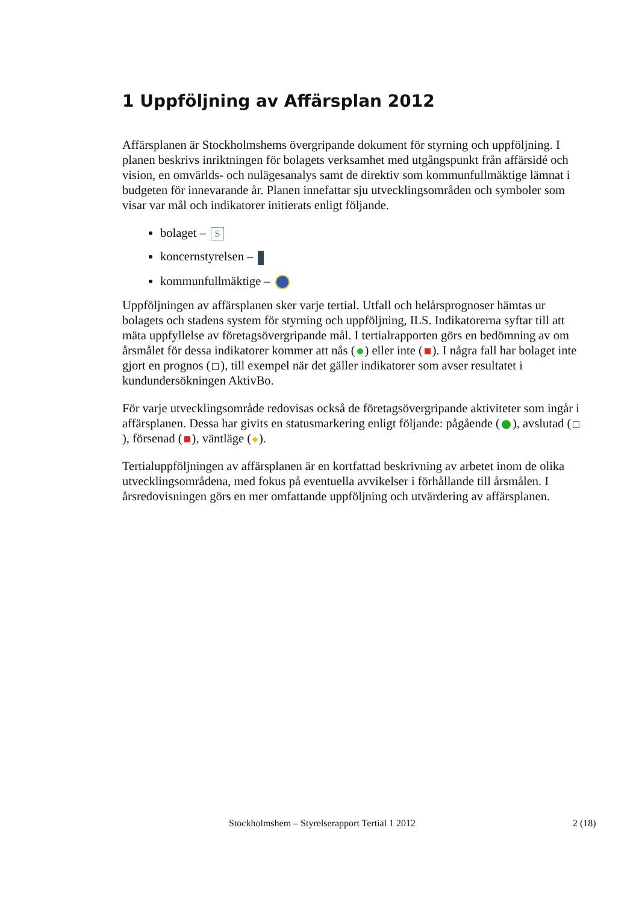1 Uppföljning av Affärsplan 2012
Affärsplanen är Stockholmshems övergripande dokument för styrning och uppföljning. I planen beskrivs inriktningen för bolagets verksamhet med utgångspunkt från affärsidé och vision, en omvärlds- och nulägesanalys samt de direktiv som kommunfullmäktige lämnat i budgeten för innevarande år. Planen innefattar sju utvecklingsområden och symboler som visar var mål och indikatorer initierats enligt följande.
bolaget – S
koncernstyrelsen –
kommunfullmäktige –
Uppföljningen av affärsplanen sker varje tertial. Utfall och helårsprognoser hämtas ur bolagets och stadens system för styrning och uppföljning, ILS. Indikatorerna syftar till att mäta uppfyllelse av företagsövergripande mål. I tertialrapporten görs en bedömning av om årsmålet för dessa indikatorer kommer att nås ( ) eller inte ( ). I några fall har bolaget inte gjort en prognos ( ), till exempel när det gäller indikatorer som avser resultatet i kundundersökningen AktivBo.
För varje utvecklingsområde redovisas också de företagsövergripande aktiviteter som ingår i affärsplanen. Dessa har givits en statusmarkering enligt följande: pågående ( ), avslutad ( ), försenad ( ), väntläge ( ).
Tertialuppföljningen av affärsplanen är en kortfattad beskrivning av arbetet inom de olika utvecklingsområdena, med fokus på eventuella avvikelser i förhållande till årsmålen. I årsredovisningen görs en mer omfattande uppföljning och utvärdering av affärsplanen.
Stockholmshem – Styrelserapport Tertial 1 2012 2 (18)